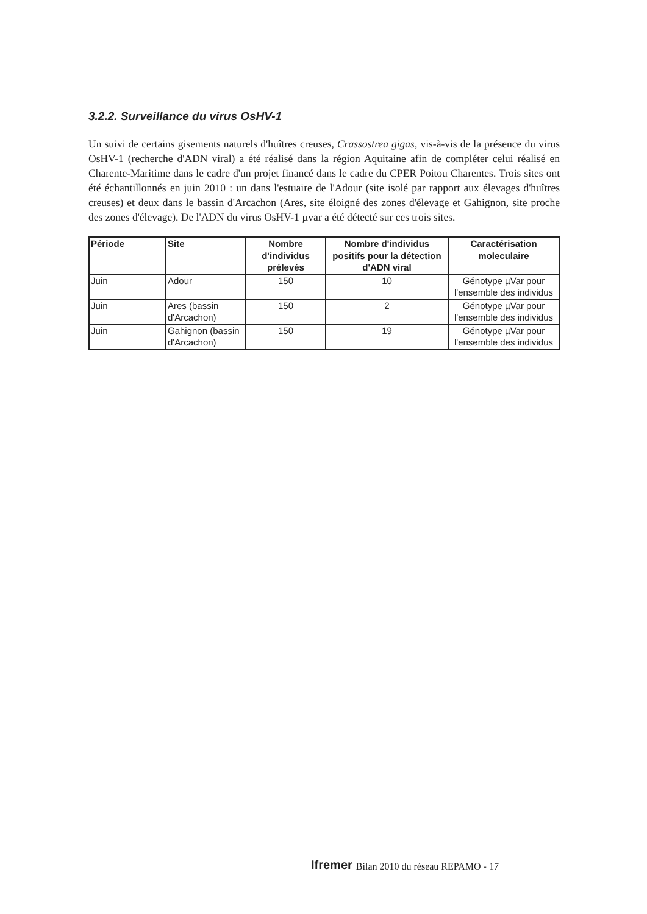3.2.2. Surveillance du virus OsHV-1
Un suivi de certains gisements naturels d'huîtres creuses, Crassostrea gigas, vis-à-vis de la présence du virus OsHV-1 (recherche d'ADN viral) a été réalisé dans la région Aquitaine afin de compléter celui réalisé en Charente-Maritime dans le cadre d'un projet financé dans le cadre du CPER Poitou Charentes. Trois sites ont été échantillonnés en juin 2010 : un dans l'estuaire de l'Adour (site isolé par rapport aux élevages d'huîtres creuses) et deux dans le bassin d'Arcachon (Ares, site éloigné des zones d'élevage et Gahignon, site proche des zones d'élevage). De l'ADN du virus OsHV-1 µvar a été détecté sur ces trois sites.
| Période | Site | Nombre d'individus prélevés | Nombre d'individus positifs pour la détection d'ADN viral | Caractérisation moleculaire |
| --- | --- | --- | --- | --- |
| Juin | Adour | 150 | 10 | Génotype µVar pour l'ensemble des individus |
| Juin | Ares (bassin d'Arcachon) | 150 | 2 | Génotype µVar pour l'ensemble des individus |
| Juin | Gahignon (bassin d'Arcachon) | 150 | 19 | Génotype µVar pour l'ensemble des individus |
Ifremer Bilan 2010 du réseau REPAMO - 17